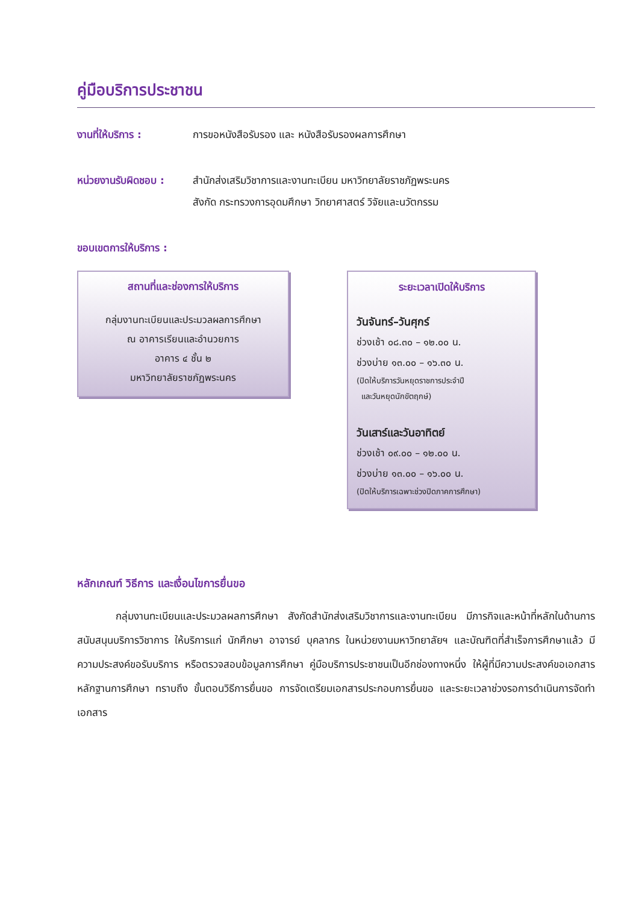คู่มือบริการประชาชน
งานที่ให้บริการ : การขอหนังสือรับรอง และ หนังสือรับรองผลการศึกษา
หน่วยงานรับผิดชอบ :
สำนักส่งเสริมวิชาการและงานทะเบียน มหาวิทยาลัยราชภัฏพระนคร
สังกัด กระทรวงการอุดมศึกษา วิทยาศาสตร์ วิจัยและนวัตกรรม
ขอบเขตการให้บริการ :
สถานที่และช่องการให้บริการ
กลุ่มงานทะเบียนและประมวลผลการศึกษา
ณ อาคารเรียนและอำนวยการ
อาคาร ๔ ชั้น ๒
มหาวิทยาลัยราชภัฏพระนคร
ระยะเวลาเปิดให้บริการ
วันจันทร์–วันศุกร์
ช่วงเช้า ๐๘.๓๐ – ๑๒.๐๐ น.
ช่วงบ่าย ๑๓.๐๐ – ๑๖.๓๐ น.
(ปิดให้บริการวันหยุดราชการประจำปี
และวันหยุดนักขัตฤกษ์)
วันเสาร์และวันอาทิตย์
ช่วงเช้า ๐๙.๐๐ – ๑๒.๐๐ น.
ช่วงบ่าย ๑๓.๐๐ – ๑๖.๐๐ น.
(ปิดให้บริการเฉพาะช่วงปิดภาคการศึกษา)
หลักเกณฑ์ วิธีการ และเงื่อนไขการยื่นขอ
กลุ่มงานทะเบียนและประมวลผลการศึกษา สังกัดสำนักส่งเสริมวิชาการและงานทะเบียน มีภารกิจและหน้าที่หลักในด้านการสนับสนุนบริการวิชาการ ให้บริการแก่ นักศึกษา อาจารย์ บุคลากร ในหน่วยงานมหาวิทยาลัยฯ และบัณฑิตที่สำเร็จการศึกษาแล้ว มีความประสงค์ขอรับบริการ หรือตรวจสอบข้อมูลการศึกษา คู่มือบริการประชาชนเป็นอีกช่องทางหนึ่ง ให้ผู้ที่มีความประสงค์ขอเอกสารหลักฐานการศึกษา ทราบถึง ขั้นตอนวิธีการยื่นขอ การจัดเตรียมเอกสารประกอบการยื่นขอ และระยะเวลาช่วงรอการดำเนินการจัดทำเอกสาร